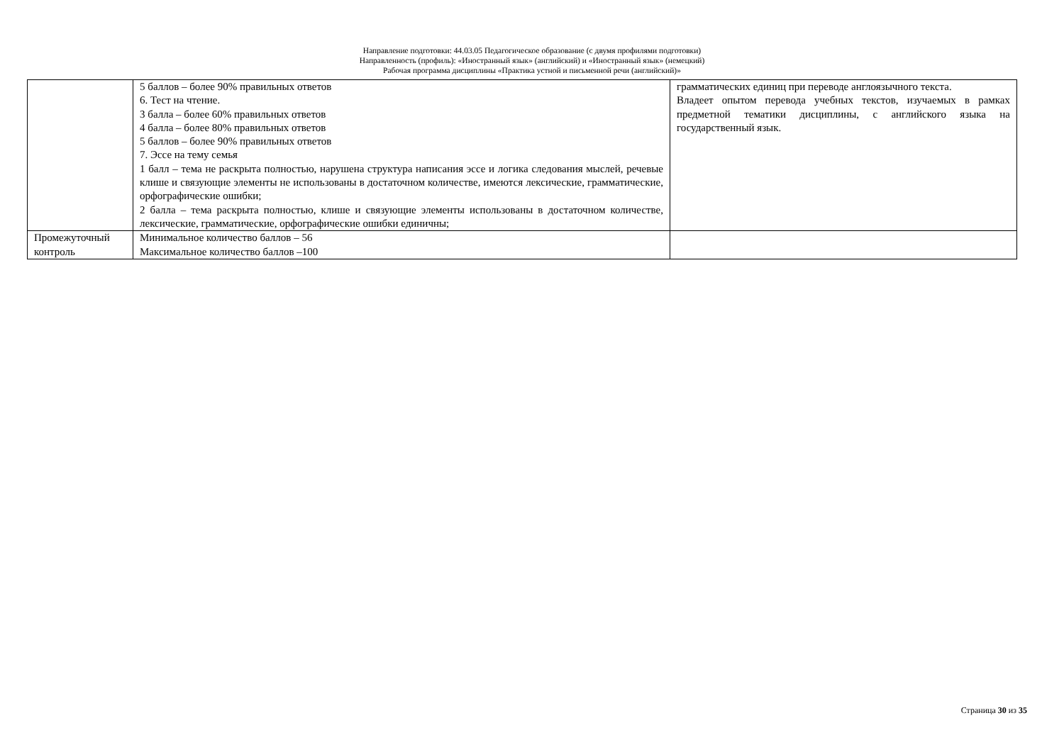Направление подготовки: 44.03.05 Педагогическое образование (с двумя профилями подготовки)
Направленность (профиль): «Иностранный язык» (английский) и «Иностранный язык» (немецкий)
Рабочая программа дисциплины «Практика устной и письменной речи (английский)»
| | 5 баллов – более 90% правильных ответов 6. Тест на чтение. 3 балла – более 60% правильных ответов 4 балла – более 80% правильных ответов 5 баллов – более 90% правильных ответов 7. Эссе на тему семья 1 балл – тема не раскрыта полностью, нарушена структура написания эссе и логика следования мыслей, речевые клише и связующие элементы не использованы в достаточном количестве, имеются лексические, грамматические, орфографические ошибки; 2 балла – тема раскрыта полностью, клише и связующие элементы использованы в достаточном количестве, лексические, грамматические, орфографические ошибки единичны; | грамматических единиц при переводе англоязычного текста. Владеет опытом перевода учебных текстов, изучаемых в рамках предметной тематики дисциплины, с английского языка на государственный язык. |
| Промежуточный контроль | Минимальное количество баллов – 56 Максимальное количество баллов –100 | |
Страница 30 из 35